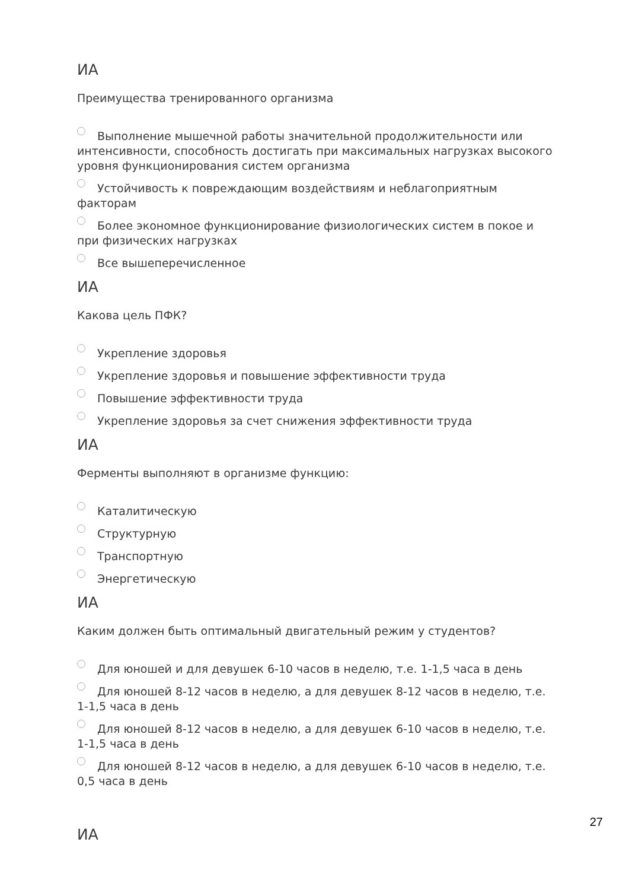ИА
Преимущества тренированного организма
Выполнение мышечной работы значительной продолжительности или интенсивности, способность достигать при максимальных нагрузках высокого уровня функционирования систем организма
Устойчивость к повреждающим воздействиям и неблагоприятным факторам
Более экономное функционирование физиологических систем в покое и при физических нагрузках
Все вышеперечисленное
ИА
Какова цель ПФК?
Укрепление здоровья
Укрепление здоровья и повышение эффективности труда
Повышение эффективности труда
Укрепление здоровья за счет снижения эффективности труда
ИА
Ферменты выполняют в организме функцию:
Каталитическую
Структурную
Транспортную
Энергетическую
ИА
Каким должен быть оптимальный двигательный режим у студентов?
Для юношей и для девушек 6-10 часов в неделю, т.е. 1-1,5 часа в день
Для юношей 8-12 часов в неделю, а для девушек 8-12 часов в неделю, т.е. 1-1,5 часа в день
Для юношей 8-12 часов в неделю, а для девушек 6-10 часов в неделю, т.е. 1-1,5 часа в день
Для юношей 8-12 часов в неделю, а для девушек 6-10 часов в неделю, т.е. 0,5 часа в день
ИА
27